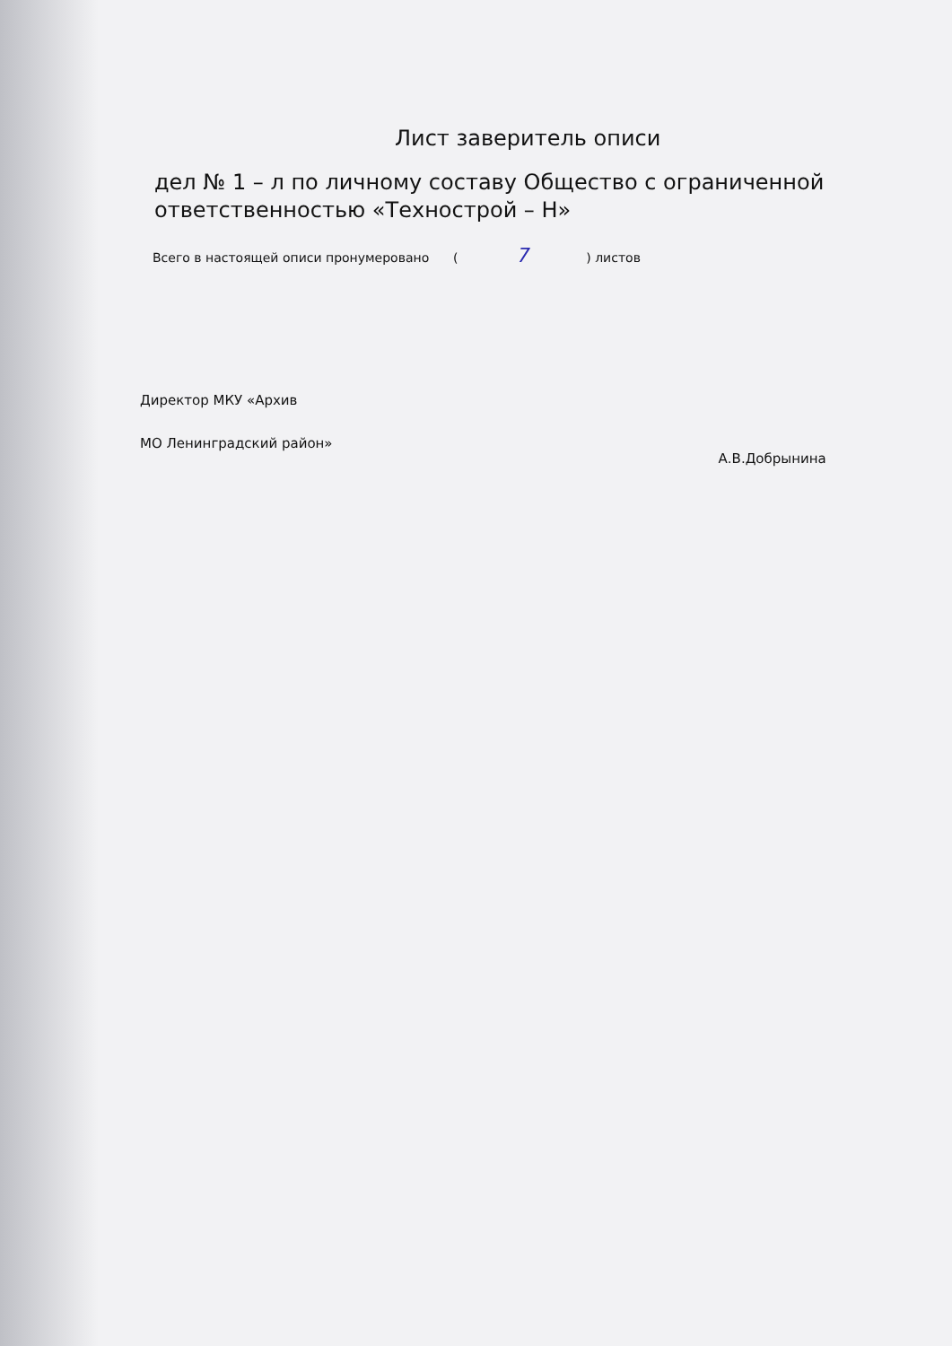Лист заверитель описи
дел № 1 – л по личному составу Общество с ограниченной ответственностью «Технострой – Н»
Всего в настоящей описи пронумеровано ( 7 ) листов
Директор МКУ «Архив
МО Ленинградский район»
А.В.Добрынина